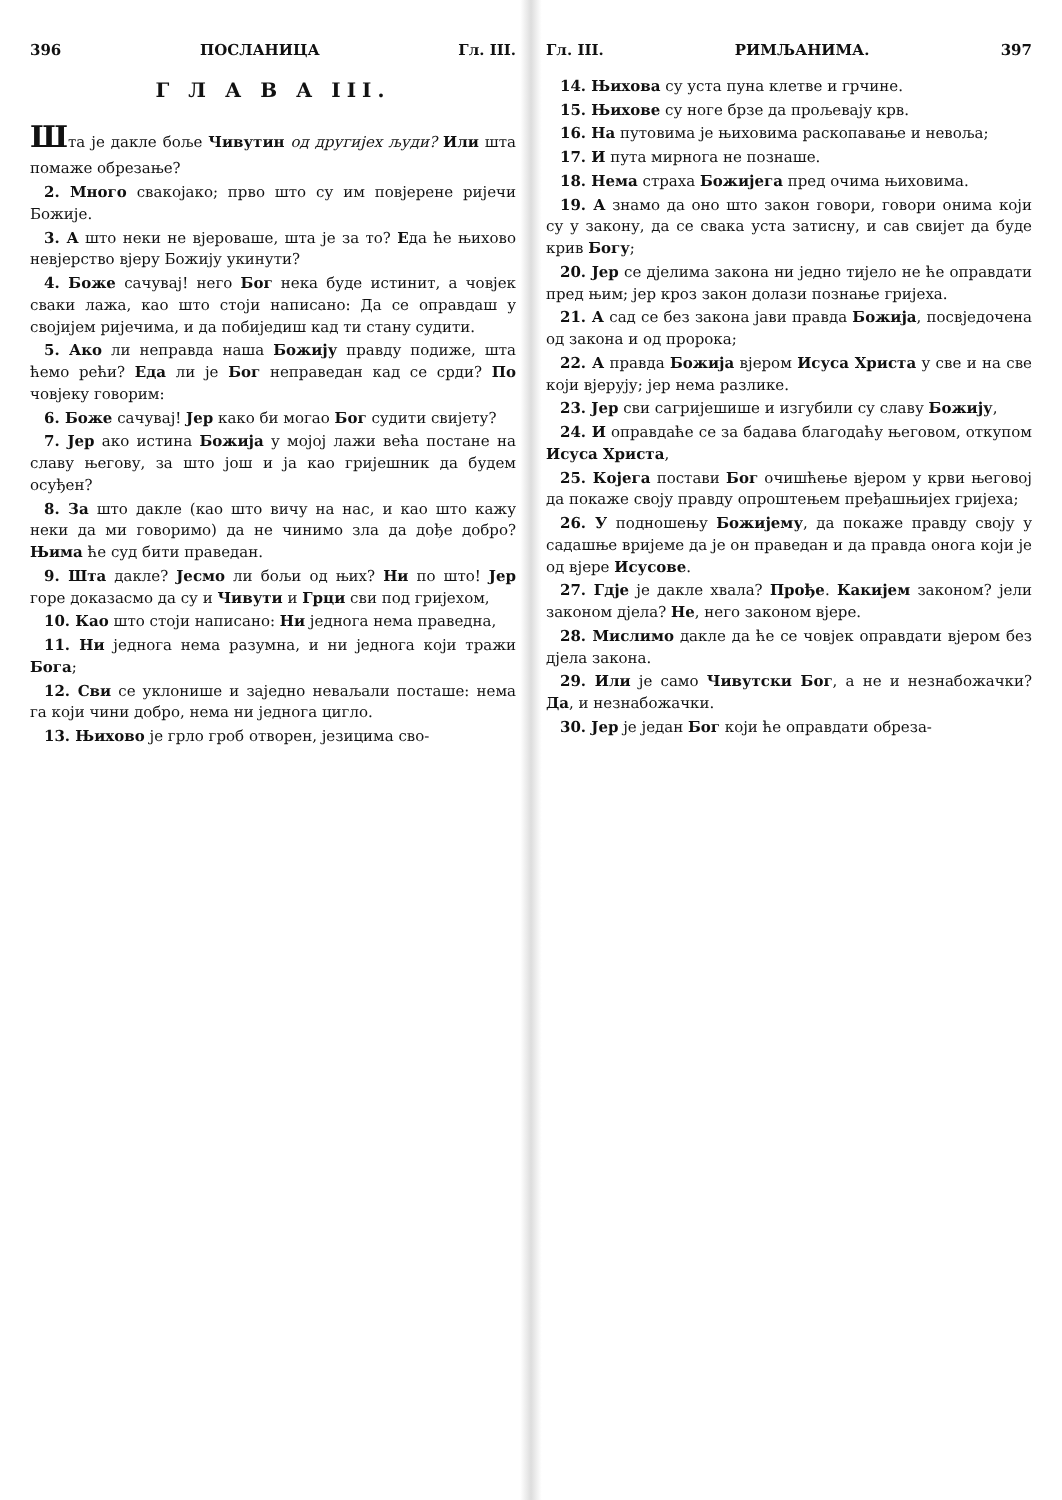396 ПОСЛАНИЦА Гл. III.
Г Л А В А III.
Шта је дакле боље Чивутин од другијех људи? Или шта помаже обрезање?
2. Много свакојако; прво што су им повјерене ријечи Божије.
3. А што неки не вјероваше, шта је за то? Еда ће њихово невјерство вјеру Божију укинути?
4. Боже сачувај! него Бог нека буде истинит, а човјек сваки лажа, као што стоји написано: Да се оправдаш у својијем ријечима, и да побиједиш кад ти стану судити.
5. Ако ли неправда наша Божију правду подиже, шта ћемо рећи? Еда ли је Бог неправедан кад се срди? По човјеку говорим:
6. Боже сачувај! Јер како би могао Бог судити свијету?
7. Јер ако истина Божија у мојој лажи већа постане на славу његову, за што још и ја као гријешник да будем осуђен?
8. За што дакле (као што вичу на нас, и као што кажу неки да ми говоримо) да не чинимо зла да дође добро? Њима ће суд бити праведан.
9. Шта дакле? Јесмо ли бољи од њих? Ни по што! Јер горе доказасмо да су и Чивути и Грци сви под гријехом,
10. Као што стоји написано: Ни једнога нема праведна,
11. Ни једнога нема разумна, и ни једнога који тражи Бога;
12. Сви се уклонише и заједно неваљали посташе: нема га који чини добро, нема ни једнога цигло.
13. Њихово је грло гроб отворен, језицима сво-
Гл. III. РИМЉАНИМА. 397
14. Њихова су уста пуна клетве и грчине.
15. Њихове су ноге брзе да прољевају крв.
16. На путовима је њиховима раскопавање и невоља;
17. И пута мирнога не познаше.
18. Нема страха Божијега пред очима њиховима.
19. А знамо да оно што закон говори, говори онима који су у закону, да се свака уста затисну, и сав свијет да буде крив Богу;
20. Јер се дјелима закона ни једно тијело не ће оправдати пред њим; јер кроз закон долази познање гријеха.
21. А сад се без закона јави правда Божија, посвједочена од закона и од пророка;
22. А правда Божија вјером Исуса Христа у све и на све који вјерују; јер нема разлике.
23. Јер сви сагријешише и изгубили су славу Божију,
24. И оправдаће се за бадава благодаћу његовом, откупом Исуса Христа,
25. Којега постави Бог очишћење вјером у крви његовој да покаже своју правду опроштењем пређашњијех гријеха;
26. У подношењу Божијему, да покаже правду своју у садашње вријеме да је он праведан и да правда онога који је од вјере Исусове.
27. Гдје је дакле хвала? Прође. Какијем законом? јели законом дјела? Не, него законом вјере.
28. Мислимо дакле да ће се човјек оправдати вјером без дјела закона.
29. Или је само Чивутски Бог, а не и незнабожачки? Да, и незнабожачки.
30. Јер је један Бог који ће оправдати обреза-